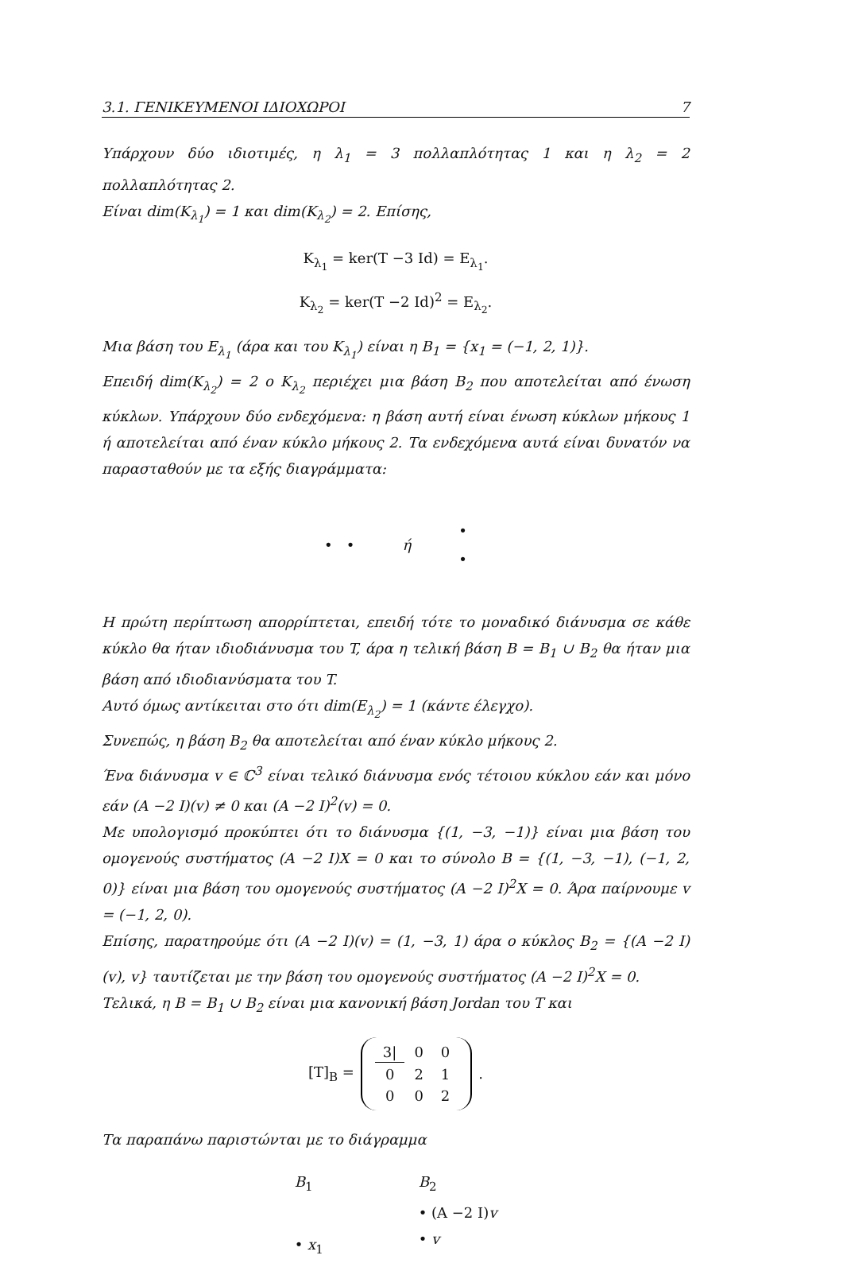3.1. ΓΕΝΙΚΕΥΜΕΝΟΙ ΙΔΙΟΧΩΡΟΙ 7
Υπάρχουν δύο ιδιοτιμές, η λ<sub>1</sub> = 3 πολλαπλότητας 1 και η λ<sub>2</sub> = 2 πολλαπλότητας 2.
Είναι dim(K<sub>λ<sub>1</sub></sub>) = 1 και dim(K<sub>λ<sub>2</sub></sub>) = 2. Επίσης,
K<sub>λ<sub>1</sub></sub> = ker(T −3 Id) = E<sub>λ<sub>1</sub></sub>.
K<sub>λ<sub>2</sub></sub> = ker(T −2 Id)<sup>2</sup> = E<sub>λ<sub>2</sub></sub>.
Μια βάση του E<sub>λ<sub>1</sub></sub> (άρα και του K<sub>λ<sub>1</sub></sub>) είναι η B<sub>1</sub> = {x<sub>1</sub> = (−1, 2, 1)}.
Επειδή dim(K<sub>λ<sub>2</sub></sub>) = 2 ο K<sub>λ<sub>2</sub></sub> περιέχει μια βάση B<sub>2</sub> που αποτελείται από ένωση κύκλων. Υπάρχουν δύο ενδεχόμενα: η βάση αυτή είναι ένωση κύκλων μήκους 1 ή αποτελείται από έναν κύκλο μήκους 2. Τα ενδεχόμενα αυτά είναι δυνατόν να παρασταθούν με τα εξής διαγράμματα:
• • ή •
•
Η πρώτη περίπτωση απορρίπτεται, επειδή τότε το μοναδικό διάνυσμα σε κάθε κύκλο θα ήταν ιδιοδιάνυσμα του T, άρα η τελική βάση B = B<sub>1</sub> ∪ B<sub>2</sub> θα ήταν μια βάση από ιδιοδιανύσματα του T.
Αυτό όμως αντίκειται στο ότι dim(E<sub>λ<sub>2</sub></sub>) = 1 (κάντε έλεγχο).
Συνεπώς, η βάση B<sub>2</sub> θα αποτελείται από έναν κύκλο μήκους 2.
Ένα διάνυσμα v ∈ ℂ<sup>3</sup> είναι τελικό διάνυσμα ενός τέτοιου κύκλου εάν και μόνο εάν (A −2 I)(v) ≠ 0 και (A −2 I)<sup>2</sup>(v) = 0.
Με υπολογισμό προκύπτει ότι το διάνυσμα {(1, −3, −1)} είναι μια βάση του ομογενούς συστήματος (A −2 I)X = 0 και το σύνολο B = {(1, −3, −1), (−1, 2, 0)} είναι μια βάση του ομογενούς συστήματος (A −2 I)<sup>2</sup>X = 0. Άρα παίρνουμε v = (−1, 2, 0).
Επίσης, παρατηρούμε ότι (A −2 I)(v) = (1, −3, 1) άρα ο κύκλος B<sub>2</sub> = {(A −2 I)(v), v} ταυτίζεται με την βάση του ομογενούς συστήματος (A −2 I)<sup>2</sup>X = 0.
Τελικά, η B = B<sub>1</sub> ∪ B<sub>2</sub> είναι μια κανονική βάση Jordan του T και
[T]<sub>B</sub> =
| 3/ | 0 | 0 |
| 0 | 2 | 1 |
| 0 | 0 | 2 |
.
Τα παραπάνω παριστώνται με το διάγραμμα
B<sub>1</sub>
• x<sub>1</sub>
B<sub>2</sub>
• (A −2 I)v
• v